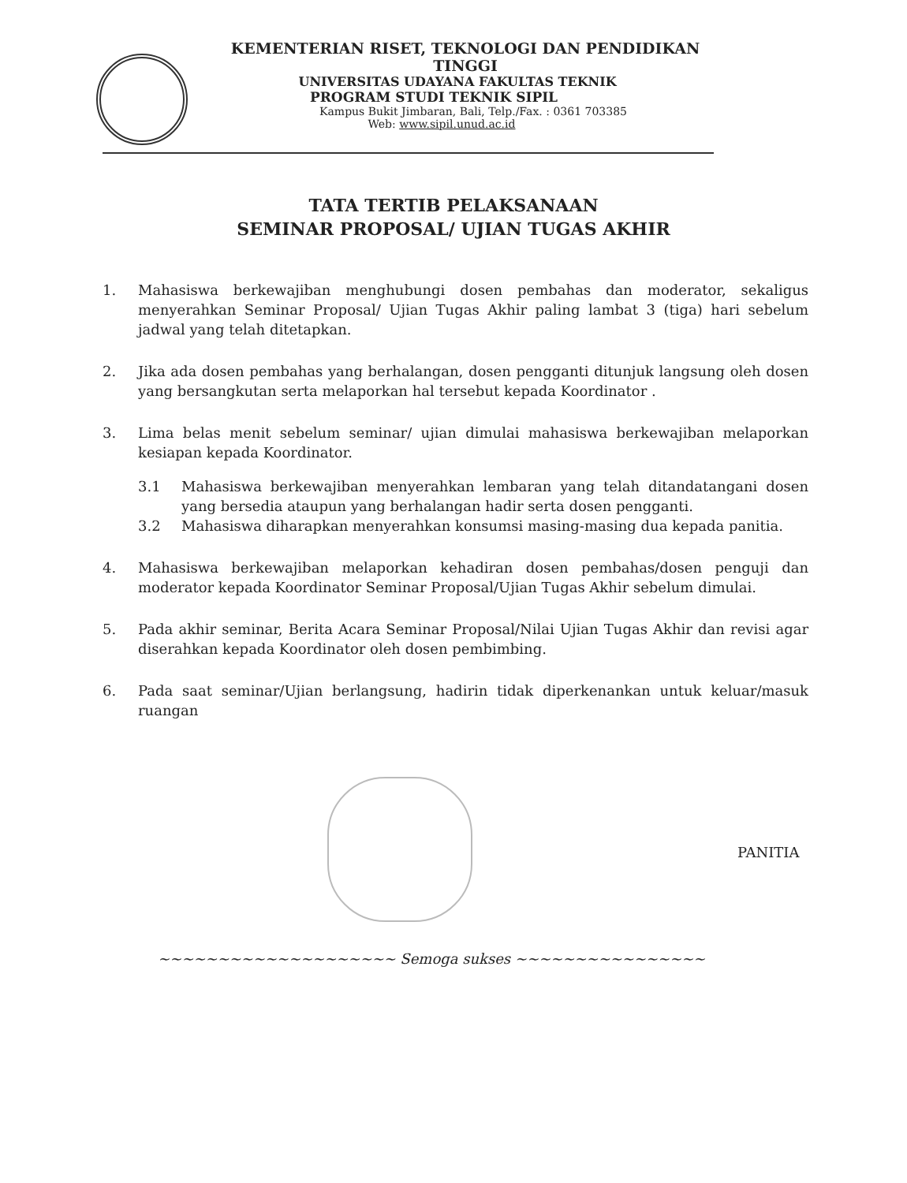KEMENTERIAN RISET, TEKNOLOGI DAN PENDIDIKAN TINGGI
UNIVERSITAS UDAYANA FAKULTAS TEKNIK
PROGRAM STUDI TEKNIK SIPIL
Kampus Bukit Jimbaran, Bali, Telp./Fax. : 0361 703385
Web: www.sipil.unud.ac.id
TATA TERTIB PELAKSANAAN
SEMINAR PROPOSAL/ UJIAN TUGAS AKHIR
1. Mahasiswa berkewajiban menghubungi dosen pembahas dan moderator, sekaligus menyerahkan Seminar Proposal/ Ujian Tugas Akhir paling lambat 3 (tiga) hari sebelum jadwal yang telah ditetapkan.
2. Jika ada dosen pembahas yang berhalangan, dosen pengganti ditunjuk langsung oleh dosen yang bersangkutan serta melaporkan hal tersebut kepada Koordinator .
3. Lima belas menit sebelum seminar/ ujian dimulai mahasiswa berkewajiban melaporkan kesiapan kepada Koordinator.
3.1 Mahasiswa berkewajiban menyerahkan lembaran yang telah ditandatangani dosen yang bersedia ataupun yang berhalangan hadir serta dosen pengganti.
3.2 Mahasiswa diharapkan menyerahkan konsumsi masing-masing dua kepada panitia.
4. Mahasiswa berkewajiban melaporkan kehadiran dosen pembahas/dosen penguji dan moderator kepada Koordinator Seminar Proposal/Ujian Tugas Akhir sebelum dimulai.
5. Pada akhir seminar, Berita Acara Seminar Proposal/Nilai Ujian Tugas Akhir dan revisi agar diserahkan kepada Koordinator oleh dosen pembimbing.
6. Pada saat seminar/Ujian berlangsung, hadirin tidak diperkenankan untuk keluar/masuk ruangan
PANITIA
~~~~~~~~~~~~~~~~~~~~ Semoga sukses ~~~~~~~~~~~~~~~~